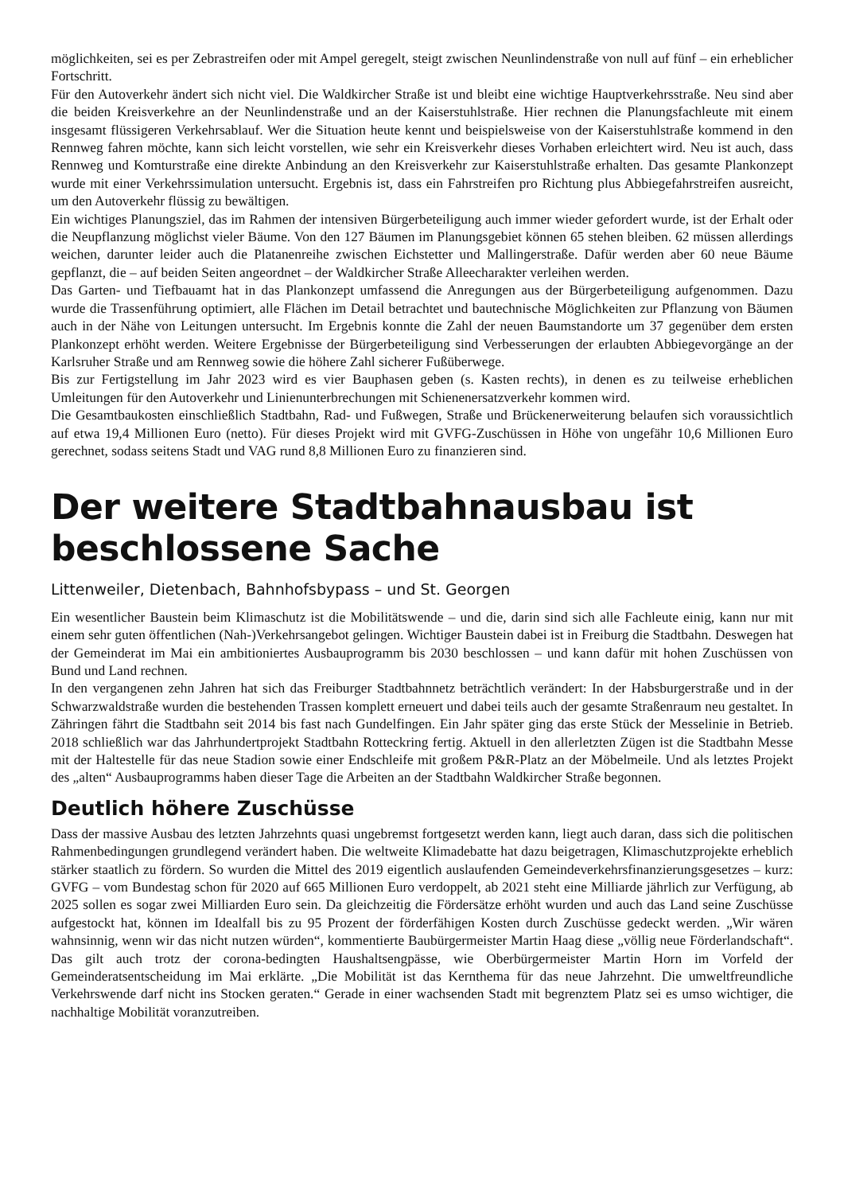möglichkeiten, sei es per Zebrastreifen oder mit Ampel geregelt, steigt zwischen Neunlindenstraße von null auf fünf – ein erheblicher Fortschritt.
Für den Autoverkehr ändert sich nicht viel. Die Waldkircher Straße ist und bleibt eine wichtige Hauptverkehrsstraße. Neu sind aber die beiden Kreisverkehre an der Neunlindenstraße und an der Kaiserstuhlstraße. Hier rechnen die Planungsfachleute mit einem insgesamt flüssigeren Verkehrsablauf. Wer die Situation heute kennt und beispielsweise von der Kaiserstuhlstraße kommend in den Rennweg fahren möchte, kann sich leicht vorstellen, wie sehr ein Kreisverkehr dieses Vorhaben erleichtert wird. Neu ist auch, dass Rennweg und Komturstraße eine direkte Anbindung an den Kreisverkehr zur Kaiserstuhlstraße erhalten. Das gesamte Plankonzept wurde mit einer Verkehrssimulation untersucht. Ergebnis ist, dass ein Fahrstreifen pro Richtung plus Abbiegefahrstreifen ausreicht, um den Autoverkehr flüssig zu bewältigen.
Ein wichtiges Planungsziel, das im Rahmen der intensiven Bürgerbeteiligung auch immer wieder gefordert wurde, ist der Erhalt oder die Neupflanzung möglichst vieler Bäume. Von den 127 Bäumen im Planungsgebiet können 65 stehen bleiben. 62 müssen allerdings weichen, darunter leider auch die Platanenreihe zwischen Eichstetter und Mallingerstraße. Dafür werden aber 60 neue Bäume gepflanzt, die – auf beiden Seiten angeordnet – der Waldkircher Straße Alleecharakter verleihen werden.
Das Garten- und Tiefbauamt hat in das Plankonzept umfassend die Anregungen aus der Bürgerbeteiligung aufgenommen. Dazu wurde die Trassenführung optimiert, alle Flächen im Detail betrachtet und bautechnische Möglichkeiten zur Pflanzung von Bäumen auch in der Nähe von Leitungen untersucht. Im Ergebnis konnte die Zahl der neuen Baumstandorte um 37 gegenüber dem ersten Plankonzept erhöht werden. Weitere Ergebnisse der Bürgerbeteiligung sind Verbesserungen der erlaubten Abbiegevorgänge an der Karlsruher Straße und am Rennweg sowie die höhere Zahl sicherer Fußüberwege.
Bis zur Fertigstellung im Jahr 2023 wird es vier Bauphasen geben (s. Kasten rechts), in denen es zu teilweise erheblichen Umleitungen für den Autoverkehr und Linienunterbrechungen mit Schienenersatzverkehr kommen wird.
Die Gesamtbaukosten einschließlich Stadtbahn, Rad- und Fußwegen, Straße und Brückenerweiterung belaufen sich voraussichtlich auf etwa 19,4 Millionen Euro (netto). Für dieses Projekt wird mit GVFG-Zuschüssen in Höhe von ungefähr 10,6 Millionen Euro gerechnet, sodass seitens Stadt und VAG rund 8,8 Millionen Euro zu finanzieren sind.
Der weitere Stadtbahnausbau ist beschlossene Sache
Littenweiler, Dietenbach, Bahnhofsbypass – und St. Georgen
Ein wesentlicher Baustein beim Klimaschutz ist die Mobilitätswende – und die, darin sind sich alle Fachleute einig, kann nur mit einem sehr guten öffentlichen (Nah-)Verkehrsangebot gelingen. Wichtiger Baustein dabei ist in Freiburg die Stadtbahn. Deswegen hat der Gemeinderat im Mai ein ambitioniertes Ausbauprogramm bis 2030 beschlossen – und kann dafür mit hohen Zuschüssen von Bund und Land rechnen.
In den vergangenen zehn Jahren hat sich das Freiburger Stadtbahnnetz beträchtlich verändert: In der Habsburgerstraße und in der Schwarzwaldstraße wurden die bestehenden Trassen komplett erneuert und dabei teils auch der gesamte Straßenraum neu gestaltet. In Zähringen fährt die Stadtbahn seit 2014 bis fast nach Gundelfingen. Ein Jahr später ging das erste Stück der Messelinie in Betrieb. 2018 schließlich war das Jahrhundertprojekt Stadtbahn Rotteckring fertig. Aktuell in den allerletzten Zügen ist die Stadtbahn Messe mit der Haltestelle für das neue Stadion sowie einer Endschleife mit großem P&R-Platz an der Möbelmeile. Und als letztes Projekt des „alten“ Ausbauprogramms haben dieser Tage die Arbeiten an der Stadtbahn Waldkircher Straße begonnen.
Deutlich höhere Zuschüsse
Dass der massive Ausbau des letzten Jahrzehnts quasi ungebremst fortgesetzt werden kann, liegt auch daran, dass sich die politischen Rahmenbedingungen grundlegend verändert haben. Die weltweite Klimadebatte hat dazu beigetragen, Klimaschutzprojekte erheblich stärker staatlich zu fördern. So wurden die Mittel des 2019 eigentlich auslaufenden Gemeindeverkehrsfinanzierungsgesetzes – kurz: GVFG – vom Bundestag schon für 2020 auf 665 Millionen Euro verdoppelt, ab 2021 steht eine Milliarde jährlich zur Verfügung, ab 2025 sollen es sogar zwei Milliarden Euro sein. Da gleichzeitig die Fördersätze erhöht wurden und auch das Land seine Zuschüsse aufgestockt hat, können im Idealfall bis zu 95 Prozent der förderfähigen Kosten durch Zuschüsse gedeckt werden. „Wir wären wahnsinnig, wenn wir das nicht nutzen würden“, kommentierte Baubürgermeister Martin Haag diese „völlig neue Förderlandschaft“. Das gilt auch trotz der corona-bedingten Haushaltsengpässe, wie Oberbürgermeister Martin Horn im Vorfeld der Gemeinderatsentscheidung im Mai erklärte. „Die Mobilität ist das Kernthema für das neue Jahrzehnt. Die umweltfreundliche Verkehrswende darf nicht ins Stocken geraten.“ Gerade in einer wachsenden Stadt mit begrenztem Platz sei es umso wichtiger, die nachhaltige Mobilität voranzutreiben.